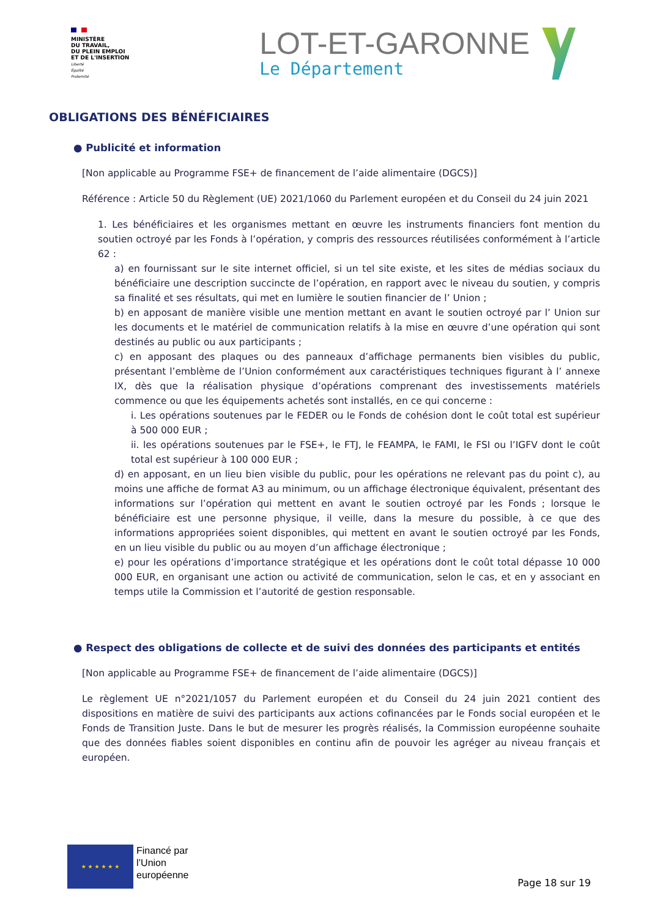MINISTÈRE
DU TRAVAIL,
DU PLEIN EMPLOI
ET DE L'INSERTION
Liberté
Égalité
Fraternité
LOT-ET-GARONNE
Le Département
OBLIGATIONS DES BÉNÉFICIAIRES
● Publicité et information
[Non applicable au Programme FSE+ de financement de l’aide alimentaire (DGCS)]
Référence : Article 50 du Règlement (UE) 2021/1060 du Parlement européen et du Conseil du 24 juin 2021
1. Les bénéficiaires et les organismes mettant en œuvre les instruments financiers font mention du soutien octroyé par les Fonds à l’opération, y compris des ressources réutilisées conformément à l’article 62 :
a) en fournissant sur le site internet officiel, si un tel site existe, et les sites de médias sociaux du bénéficiaire une description succincte de l’opération, en rapport avec le niveau du soutien, y compris sa finalité et ses résultats, qui met en lumière le soutien financier de l’ Union ;
b) en apposant de manière visible une mention mettant en avant le soutien octroyé par l’ Union sur les documents et le matériel de communication relatifs à la mise en œuvre d’une opération qui sont destinés au public ou aux participants ;
c) en apposant des plaques ou des panneaux d’affichage permanents bien visibles du public, présentant l’emblème de l’Union conformément aux caractéristiques techniques figurant à l’ annexe IX, dès que la réalisation physique d’opérations comprenant des investissements matériels commence ou que les équipements achetés sont installés, en ce qui concerne :
i. Les opérations soutenues par le FEDER ou le Fonds de cohésion dont le coût total est supérieur à 500 000 EUR ;
ii. les opérations soutenues par le FSE+, le FTJ, le FEAMPA, le FAMI, le FSI ou l’IGFV dont le coût total est supérieur à 100 000 EUR ;
d) en apposant, en un lieu bien visible du public, pour les opérations ne relevant pas du point c), au moins une affiche de format A3 au minimum, ou un affichage électronique équivalent, présentant des informations sur l’opération qui mettent en avant le soutien octroyé par les Fonds ; lorsque le bénéficiaire est une personne physique, il veille, dans la mesure du possible, à ce que des informations appropriées soient disponibles, qui mettent en avant le soutien octroyé par les Fonds, en un lieu visible du public ou au moyen d’un affichage électronique ;
e) pour les opérations d’importance stratégique et les opérations dont le coût total dépasse 10 000 000 EUR, en organisant une action ou activité de communication, selon le cas, et en y associant en temps utile la Commission et l’autorité de gestion responsable.
● Respect des obligations de collecte et de suivi des données des participants et entités
[Non applicable au Programme FSE+ de financement de l’aide alimentaire (DGCS)]
Le règlement UE n°2021/1057 du Parlement européen et du Conseil du 24 juin 2021 contient des dispositions en matière de suivi des participants aux actions cofinancées par le Fonds social européen et le Fonds de Transition Juste. Dans le but de mesurer les progrès réalisés, la Commission européenne souhaite que des données fiables soient disponibles en continu afin de pouvoir les agréger au niveau français et européen.
★ ★ ★ ★ ★ ★
Financé par
l’Union
européenne
Page 18 sur 19